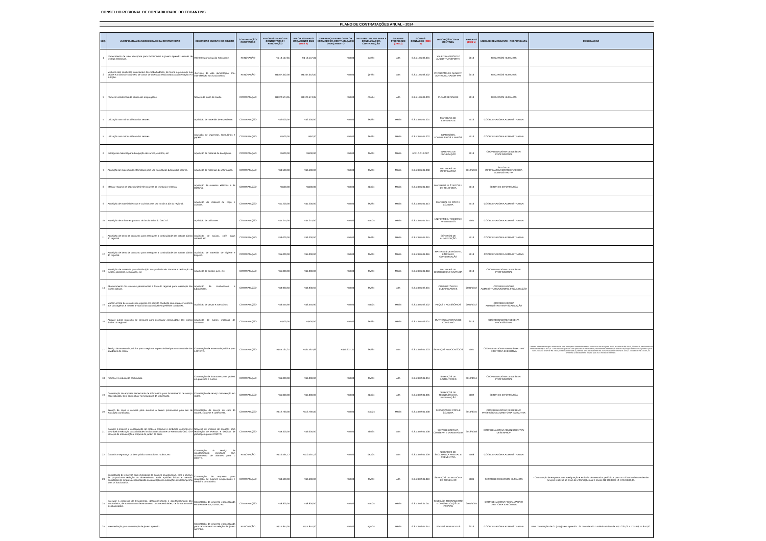CONSELHO REGIONAL DE CONTABILIDADE DO TOCANTINS
PLANO DE CONTRATAÇÕES ANUAL - 2024
| SEQ. | JUSTIFICATIVA DA NECESSIDADE DA CONTRATAÇÃO | DESCRIÇÃO SUCINTA DO OBJETO | CONTRATAÇÃO/ RENOVAÇÃO | VALOR ESTIMADO DA CONTRATAÇÃO / RENOVAÇÃO | VALOR ESTIMADO ORÇAMENTO 2024 (OBS 3) | DIFERENÇA ENTRE O VALOR ESTIMADO DA CONTRATAÇÃO E O ORÇAMENTO | DATA PRETENDIDA PARA A CONCLUSÃO DA CONTRATAÇÃO | GRAU DE PRIORIDADE (OBS 2) | CONTAS CONTÁBEIS (OBS 4) | DESCRIÇÃO CONTA CONTÁBIL | PROJETO (OBS 5) | UNIDADE DEMANDANTE - RESPONSÁVEL | OBSERVAÇÃO |
| --- | --- | --- | --- | --- | --- | --- | --- | --- | --- | --- | --- | --- | --- |
| 1 | Fornecimento de vale transporte para funcionários e jovem aprendiz através de recarga eletrônica. | Vale transporte/Auxílio Transporte. | RENOVAÇÃO | R$ 19.147,81 | R$ 19.147,81 | R$0,00 | out/24 | Alta | 6.3.1.1.01.03.001 | VALE TRANSPORTE/ AUÍLIO TRANSPORTE | 2013 | RECURSOS HUMANOS | |
| 2 | Melhoria das condições nutricionais dos trabalhadores, de forma a promover sua saúde e a diminuir o número de casos de doenças relacionadas à alimentação e à nutrição. | .Serviços de vale alimentação e/ou vale-refeição aos funcionários. | RENOVAÇÃO | R$167.352,00 | R$167.352,00 | R$0,00 | jan/24 | Alta | 6.3.1.1.01.03.002 | PROGRAMA DE ALIMENT. AO TRABALHADOR-PAT | 2013 | RECURSOS HUMANOS | |
| 3 | Fornecer assistência de saúde aos empregados. | Serviço de plano de saúde. | CONTRATAÇÃO | R$122.574,95 | R$122.574,95 | R$0,00 | nov/24 | Alta | 6.3.1.1.01.03.003 | PLANO DE SAÚDE | 2013 | RECURSOS HUMANOS | |
| 4 | Utilização nas rotinas diárias dos setores. | Aquisição de materiais de expediente. | CONTRATAÇÃO | R$2.000,00 | R$2.000,00 | R$0,00 | fev/24 | Média | 6.3.1.3.01.01.001 | MATERIAIS DE EXPEDIENTE | 5013 | COORDENADORIA ADMINISTRATIVA | |
| 5 | Utilização nas rotinas diárias dos setores. | Aqusição de impressos, formulários e papéis. | CONTRATAÇÃO | R$500,00 | R$0,00 | R$0,00 | fev/24 | Média | 6.3.1.3.01.01.002 | IMPRESSOS, FORMULÁRIOS E PAPÉIS | 5013 | COORDENADORIA ADMINISTRATIVA | |
| 6 | Entrega de material para divulgação de cursos, eventos, etc | Aquisição de material de divulgação. | CONTRATAÇÃO | R$400,00 | R$400,00 | R$0,00 | fev/24 | Média | 6.3.1.3.01.0.007 | MATERIAL DE DIVULGAÇÃO | 3013 | COORDENADORIA DE DESENV. PROFISSIONAL | |
| 7 | Aquisição de materiais de informática para uso nas rotinas diárias dos setores. | Aquisição de materiais de informática. | CONTRATAÇÃO | R$3.500,00 | R$3.500,00 | R$0,00 | fev/24 | Média | 6.3.1.3.01.01.008 | MATERIAIS DE INFORMÁTICA | 5010/5013 | SETOR DE INFORMÁTICA/COORDENADORIA ADMINISTRATIVA | |
| 8 | Efetivar reparos na sede do CRCTO ns áreas de telefonia e elétrica. | Aquisição de materias elétricos e de telefonia. | CONTRATAÇÃO | R$500,00 | R$500,00 | R$0,00 | abr/24 | Média | 6.3.1.3.01.01.010 | MATERIAIS ELÉTRICOS E DE TELEFONIA | 5010 | SETOR DE INFORMÁTICA | |
| 9 | Aquisição de material de copa e cozinha para uso no dia a dia do regional. | Aquisição de material de copa e cozinha. | CONTRATAÇÃO | R$1.200,00 | R$1.200,00 | R$0,00 | fev/24 | Média | 6.3.1.3.01.01.013 | MATERIAL DE COPA E COZINHA | 5013 | COORDENADORIA ADMINISTRATIVA | |
| 10 | Aquisição de uniformes para os 19 funcionários do CRCTO. | Aquisição de uniformes. | CONTRATAÇÃO | R$4.275,00 | R$4.275,00 | R$0,00 | mar/24 | Média | 6.3.1.3.01.01.014 | UNIFORMES, TECIDOS E AVIAMENTOS | 5004 | COORDENADORIA ADMINISTRATIVA | |
| 11 | Aquisição de bens de consumo para assegurar a continuidade das rotinas diárias do regional. | Aquisição de açúcar, café, água mineral, etc | CONTRATAÇÃO | R$3.000,00 | R$3.000,00 | R$0,00 | fev/24 | Média | 6.3.1.3.01.01.015 | GÊNEROS DE ALIMENTAÇÃO | 5013 | COORDENADORIA ADMINISTRATIVA | |
| 12 | Aquisição de bens de consumo para assegurar a continuidade das rotinas diárias do regional. | Aquisição de materials de higiene e limpeza. | CONTRATAÇÃO | R$5.000,00 | R$5.000,00 | R$0,00 | fev/24 | Média | 6.3.1.3.01.01.016 | MATERIAIS DE HIGIENE, LIMPEZA E CONSERVAÇÃO | 5013 | COORDENADORIA ADMINISTRATIVA | |
| 13 | Aquisição de materiais para distribuição aos profissionais durante a realização de cursos, palestras, seminários, etc | Aquisição de pastas, pins, etc | CONTRATAÇÃO | R$1.000,00 | R$1.000,00 | R$0,00 | fev/24 | Média | 6.3.1.3.01.01.018 | MATERIAIS DE DISTRIBUIÇÃO GRATUITA | 3013 | COORDENADORIA DE DESENV. PROFISSIONAL | |
| 14 | Abastecimento dos veículos pertencentes a frota do regional para realização das rotinas diárias. | Aquisição de combustíveis e lubrificantes. | CONTRATAÇÃO | R$9.930,60 | R$9.930,60 | R$0,00 | fev/24 | Alta | 6.3.1.3.01.02.001 | COMBUSTÍVEIS E LUBRIFICANTES | 2001/5012 | COORDENADORIA ADMINISTRATIVA/COORD. FISCALIZAÇÃO | |
| 15 | Manter a frota de veículos do regional em perfeita condição para oferecer conforto aos passageiros e manter a vida útil do automóvel em perfeitas condições. | Aquisição de peças e acessórios. | CONTRATAÇÃO | R$3.555,90 | R$3.555,90 | R$0,00 | mai/24 | Média | 6.3.1.3.01.02.002 | PEÇAS E ACESSÓRIOS | 2001/5012 | COORDENADORIA ADMINISTRATIVA/FISCALIZAÇÃO | |
| 16 | Adquirir outros materiais de consumo para assegurar continuidade das rotinas diárias do regional. | Aquisição de outros materias de consumo. | CONTRATAÇÃO | R$500,00 | R$500,00 | R$0,00 | fev/24 | Média | 6.3.1.3.01.09.001 | OUTROS MATERIAIS DE CONSUMO | 3013 | COORDENADORIA DESENV. PROFISSIONAL | |
| 17 | Serviço de assessoria jurídica para o regional imprescindivel para continuidade das atividades de rotina. | Contratação de assessoria jurídica para o CRCTO. | CONTRATAÇÃO | R$45.137,31 | R$31.467,69 | R$10.937,31 | fev/24 | Alta | 6.3.1.3.02.01.003 | SERVIÇOS ADVOCATÍCIOS | 5001 | COORDENADORIA ADMINISTRATIVA/ DIRETORIA EXECUTIVA | Contrato referente serviços advocatícios com a empresa Kramer Advocacia encerra-se em março de 2024, no valor de R$ 3.645,77 mensal, totalizando um montante de R$ 10.937,31. Considerando que não será possível um novo aditivo, realizaremos contratação através de pregão eletrônico, supomos que o valor passaria a ser de R$ 3.800,00 mensal cobrados a partir de abril até dezembro de 2024, totalizando em R$ 45.137,31. O valor de R$ 10.937,31 encontra-se devidamente orçada para os 3 meses do contrato. |
| 18 | Promover a educação continuada. | Contratação de instrutores para proferir em palestras e cursos. | CONTRATAÇÃO | R$6.000,00 | R$6.000,00 | R$0,00 | fev/24 | Alta | 6.3.1.3.02.01.004 | SERVIÇOS DE INSTRUTORES | 3013/3014 | COORDENADORIA DE DESENV. PROFISSIONAL | |
| 19 | Contratação de empresa tercerizada de informática para fornecimento de serviço especializado, bem como atuar na segurança da informação. | Contratação de serviço manutenção em redes. | CONTRATAÇÃO | R$5.000,00 | R$5.000,00 | R$0,00 | abr/24 | Alta | 6.3.1.3.02.01.005 | SERVIÇOS DE TECNOLOGIA DA INFORMAÇÃO | 5002 | SETOR DE INFORMÁTICA | |
| 20 | Serviço de copa e cozinha para eventos a serem promovidos pela áre de educação continuada. | Contratação de serviço de café da manhã, coquetel e coffe break. | CONTRATAÇÃO | R$12.790,00 | R$12.790,00 | R$0,00 | mar/24 | Média | 6.3.1.3.02.01.008 | SERVIÇOS DE COPA E COZINHA | 3014/3015 | COORDENADORIA DE DESENV. PROFISSIONAL/DIRETORIA EXECUTIVA | |
| 21 | Garantir a limpeza e conservação de modo a propiciar o ambiente confortável e favorável à execução das atividades institucionais durante os eventos do CRCTO e serviços de manutenção e limpeza do jardim da sede. | Serviços de limpeza de espaços para realização de eventos e serviços de jardinagem para o CRCTO. | CONTRATAÇÃO | R$9.300,00 | R$9.300,00 | R$0,00 | abr/24 | Alta | 6.3.1.3.02.01.008 | SERV.DE LIMPEZA, CONSERV. E JARDINAGEM | 3013/5008 | COORDENADORIA ADMINISTRATIVA/ DESENPROF | |
| 22 | Garantir a segurança do bem público contra furto, roubos, etc | Contratação do serviço de monitoramento eletrônico com acionamento de alarmes para o CRCTO. | RENOVAÇÃO | R$10.491,12 | R$10.491,12 | R$0,00 | dez/24 | Alta | 6.3.1.3.02.01.009 | SERVIÇOS DE SEGURANÇA PREDIAL E PREVENTIVA | 5008 | COORDENADORIA ADMINISTRATIVA | |
| 23 | Contratação de empresa para realização de exames ocupacionais, com o objetivo de proporcionar redução no absenteísmo, avalir aptidões físicas e mentais. Contrtação de empresa especializada na realização de avaliações de desempenho para os funcionários. | Contratação de empresa para realização de exames ocupacionais e medicina do trabalho. | CONTRATAÇÃO | R$3.600,00 | R$3.600,00 | R$0,00 | fev/24 | Alta | 6.3.1.3.02.01.010 | SERVIÇOS DE MEDICINA DO TRABALHO | 5004 | SETOR DE RECURSOS HUMANOS | - Contratação de empresa para averiguação e emissão de atestados periódicos para os 19 funcionários e demias seviços relativos ao envio de informações ao E-social: R$ 300,00 X 12 = R$ 3.600,00. |
| 24 | Executar o processo de treinamento, desenvolvimento e aperfeiçoamento dos funcionários, de acordo com o levantamento das necessidades, de forma a mantê-los atualizados. | Contratação de empresa especializada em treinamentos, cursos, etc | CONTRATAÇÃO | R$8.800,00 | R$8.800,00 | R$0,00 | mar/24 | Média | 6.3.1.3.02.01.011 | SELEÇÃO, TREINAMENTO E ORG/APLICAÇÃ DE PROVAS | 2001/5005 | COORDENADORIA FISCALIZAÇÃO/ DIRETORIA EXECUTIVA | |
| 25 | Intermediação para contratação de jovem aprendiz. | Contratação de empresa especializada para recrutamento e seleção de jovem aprendiz. | RENOVAÇÃO | R$14.844,00 | R$14.844,00 | R$0,00 | ago/24 | Média | 6.3.1.3.02.01.014 | JOVENS APRENDIZES | 2013 | COORDENADORIA ADMINISTRATIVA | Para contratação de 01 (um) jovem aprendiz : foi considerado o salário mínimo de R$ 1.237,00 X 12 = R$ 14.844,00. |